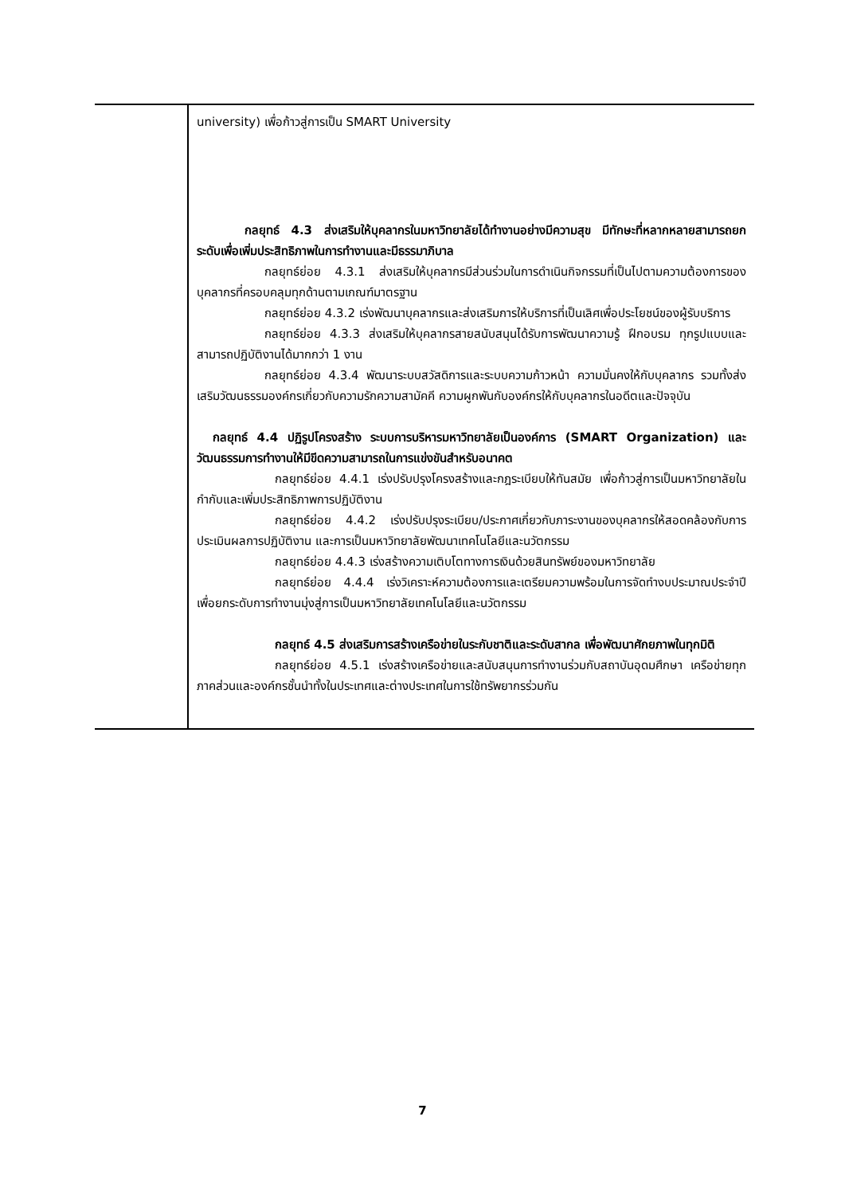| | university) เพื่อก้าวสู่การเป็น SMART University กลยุทธ์ 4.3 ส่งเสริมให้บุคลากรในมหาวิทยาลัยได้ทำงานอย่างมีความสุข มีทักษะที่หลากหลายสามารถยกระดับเพื่อเพิ่มประสิทธิภาพในการทำงานและมีธรรมาภิบาล กลยุทธ์ย่อย 4.3.1 ส่งเสริมให้บุคลากรมีส่วนร่วมในการดำเนินกิจกรรมที่เป็นไปตามความต้องการของบุคลากรที่ครอบคลุมทุกด้านตามเกณฑ์มาตรฐาน กลยุทธ์ย่อย 4.3.2 เร่งพัฒนาบุคลากรและส่งเสริมการให้บริการที่เป็นเลิศเพื่อประโยชน์ของผู้รับบริการ กลยุทธ์ย่อย 4.3.3 ส่งเสริมให้บุคลากรสายสนับสนุนได้รับการพัฒนาความรู้ ฝึกอบรม ทุกรูปแบบและสามารถปฏิบัติงานได้มากกว่า 1 งาน กลยุทธ์ย่อย 4.3.4 พัฒนาระบบสวัสดิการและระบบความก้าวหน้า ความมั่นคงให้กับบุคลากร รวมทั้งส่งเสริมวัฒนธรรมองค์กรเกี่ยวกับความรักความสามัคคี ความผูกพันกับองค์กรให้กับบุคลากรในอดีตและปัจจุบัน กลยุทธ์ 4.4 ปฏิรูปโครงสร้าง ระบบการบริหารมหาวิทยาลัยเป็นองค์การ (SMART Organization) และวัฒนธรรมการทำงานให้มีขีดความสามารถในการแข่งขันสำหรับอนาคต กลยุทธ์ย่อย 4.4.1 เร่งปรับปรุงโครงสร้างและกฎระเบียบให้ทันสมัย เพื่อก้าวสู่การเป็นมหาวิทยาลัยในกำกับและเพิ่มประสิทธิภาพการปฏิบัติงาน กลยุทธ์ย่อย 4.4.2 เร่งปรับปรุงระเบียบ/ประกาศเกี่ยวกับภาระงานของบุคลากรให้สอดคล้องกับการประเมินผลการปฏิบัติงาน และการเป็นมหาวิทยาลัยพัฒนาเทคโนโลยีและนวัตกรรม กลยุทธ์ย่อย 4.4.3 เร่งสร้างความเติบโตทางการเงินด้วยสินทรัพย์ของมหาวิทยาลัย กลยุทธ์ย่อย 4.4.4 เร่งวิเคราะห์ความต้องการและเตรียมความพร้อมในการจัดทำงบประมาณประจำปีเพื่อยกระดับการทำงานมุ่งสู่การเป็นมหาวิทยาลัยเทคโนโลยีและนวัตกรรม กลยุทธ์ 4.5 ส่งเสริมการสร้างเครือข่ายในระกับชาติและระดับสากล เพื่อพัฒนาศักยภาพในทุกมิติ กลยุทธ์ย่อย 4.5.1 เร่งสร้างเครือข่ายและสนับสนุนการทำงานร่วมกับสถาบันอุดมศึกษา เครือข่ายทุกภาคส่วนและองค์กรชั้นนำทั้งในประเทศและต่างประเทศในการใช้ทรัพยากรร่วมกัน |
7